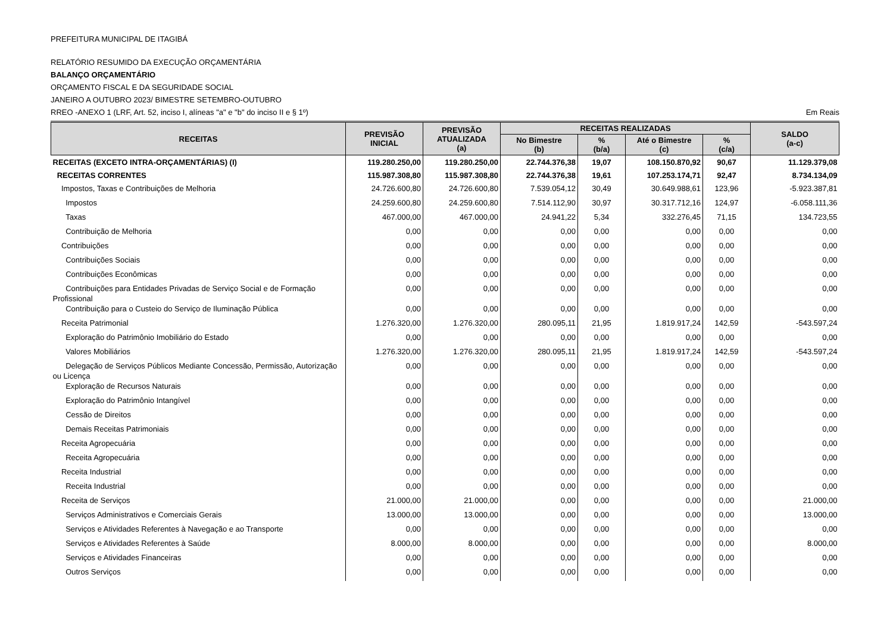PREFEITURA MUNICIPAL DE ITAGIBÁ
RELATÓRIO RESUMIDO DA EXECUÇÃO ORÇAMENTÁRIA
BALANÇO ORÇAMENTÁRIO
ORÇAMENTO FISCAL E DA SEGURIDADE SOCIAL
JANEIRO A OUTUBRO 2023/ BIMESTRE SETEMBRO-OUTUBRO
RREO -ANEXO 1 (LRF, Art. 52, inciso I, alíneas "a" e "b" do inciso II e § 1º) Em Reais
| RECEITAS | PREVISÃO INICIAL | PREVISÃO ATUALIZADA (a) | RECEITAS REALIZADAS | | | | SALDO (a-c) |
| --- | --- | --- | --- | --- | --- | --- | --- |
| | | | No Bimestre (b) | % (b/a) | Até o Bimestre (c) | % (c/a) | |
| RECEITAS (EXCETO INTRA-ORÇAMENTÁRIAS) (I) | 119.280.250,00 | 119.280.250,00 | 22.744.376,38 | 19,07 | 108.150.870,92 | 90,67 | 11.129.379,08 |
| RECEITAS CORRENTES | 115.987.308,80 | 115.987.308,80 | 22.744.376,38 | 19,61 | 107.253.174,71 | 92,47 | 8.734.134,09 |
| Impostos, Taxas e Contribuições de Melhoria | 24.726.600,80 | 24.726.600,80 | 7.539.054,12 | 30,49 | 30.649.988,61 | 123,96 | -5.923.387,81 |
| Impostos | 24.259.600,80 | 24.259.600,80 | 7.514.112,90 | 30,97 | 30.317.712,16 | 124,97 | -6.058.111,36 |
| Taxas | 467.000,00 | 467.000,00 | 24.941,22 | 5,34 | 332.276,45 | 71,15 | 134.723,55 |
| Contribuição de Melhoria | 0,00 | 0,00 | 0,00 | 0,00 | 0,00 | 0,00 | 0,00 |
| Contribuições | 0,00 | 0,00 | 0,00 | 0,00 | 0,00 | 0,00 | 0,00 |
| Contribuições Sociais | 0,00 | 0,00 | 0,00 | 0,00 | 0,00 | 0,00 | 0,00 |
| Contribuições Econômicas | 0,00 | 0,00 | 0,00 | 0,00 | 0,00 | 0,00 | 0,00 |
| Contribuições para Entidades Privadas de Serviço Social e de Formação Profissional | 0,00 | 0,00 | 0,00 | 0,00 | 0,00 | 0,00 | 0,00 |
| Contribuição para o Custeio do Serviço de Iluminação Pública | 0,00 | 0,00 | 0,00 | 0,00 | 0,00 | 0,00 | 0,00 |
| Receita Patrimonial | 1.276.320,00 | 1.276.320,00 | 280.095,11 | 21,95 | 1.819.917,24 | 142,59 | -543.597,24 |
| Exploração do Patrimônio Imobiliário do Estado | 0,00 | 0,00 | 0,00 | 0,00 | 0,00 | 0,00 | 0,00 |
| Valores Mobiliários | 1.276.320,00 | 1.276.320,00 | 280.095,11 | 21,95 | 1.819.917,24 | 142,59 | -543.597,24 |
| Delegação de Serviços Públicos Mediante Concessão, Permissão, Autorização ou Licença | 0,00 | 0,00 | 0,00 | 0,00 | 0,00 | 0,00 | 0,00 |
| Exploração de Recursos Naturais | 0,00 | 0,00 | 0,00 | 0,00 | 0,00 | 0,00 | 0,00 |
| Exploração do Patrimônio Intangível | 0,00 | 0,00 | 0,00 | 0,00 | 0,00 | 0,00 | 0,00 |
| Cessão de Direitos | 0,00 | 0,00 | 0,00 | 0,00 | 0,00 | 0,00 | 0,00 |
| Demais Receitas Patrimoniais | 0,00 | 0,00 | 0,00 | 0,00 | 0,00 | 0,00 | 0,00 |
| Receita Agropecuária | 0,00 | 0,00 | 0,00 | 0,00 | 0,00 | 0,00 | 0,00 |
| Receita Agropecuária | 0,00 | 0,00 | 0,00 | 0,00 | 0,00 | 0,00 | 0,00 |
| Receita Industrial | 0,00 | 0,00 | 0,00 | 0,00 | 0,00 | 0,00 | 0,00 |
| Receita Industrial | 0,00 | 0,00 | 0,00 | 0,00 | 0,00 | 0,00 | 0,00 |
| Receita de Serviços | 21.000,00 | 21.000,00 | 0,00 | 0,00 | 0,00 | 0,00 | 21.000,00 |
| Serviços Administrativos e Comerciais Gerais | 13.000,00 | 13.000,00 | 0,00 | 0,00 | 0,00 | 0,00 | 13.000,00 |
| Serviços e Atividades Referentes à Navegação e ao Transporte | 0,00 | 0,00 | 0,00 | 0,00 | 0,00 | 0,00 | 0,00 |
| Serviços e Atividades Referentes à Saúde | 8.000,00 | 8.000,00 | 0,00 | 0,00 | 0,00 | 0,00 | 8.000,00 |
| Serviços e Atividades Financeiras | 0,00 | 0,00 | 0,00 | 0,00 | 0,00 | 0,00 | 0,00 |
| Outros Serviços | 0,00 | 0,00 | 0,00 | 0,00 | 0,00 | 0,00 | 0,00 |